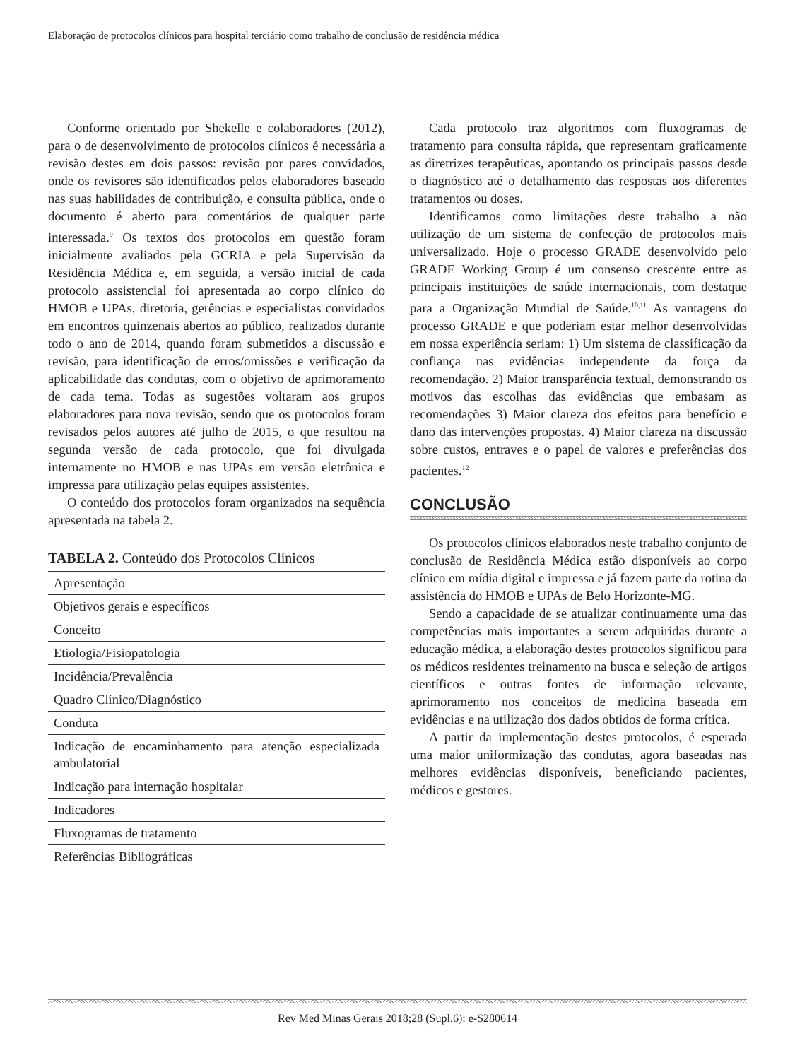Elaboração de protocolos clínicos para hospital terciário como trabalho de conclusão de residência médica
Conforme orientado por Shekelle e colaboradores (2012), para o de desenvolvimento de protocolos clínicos é necessária a revisão destes em dois passos: revisão por pares convidados, onde os revisores são identificados pelos elaboradores baseado nas suas habilidades de contribuição, e consulta pública, onde o documento é aberto para comentários de qualquer parte interessada.<sup>9</sup> Os textos dos protocolos em questão foram inicialmente avaliados pela GCRIA e pela Supervisão da Residência Médica e, em seguida, a versão inicial de cada protocolo assistencial foi apresentada ao corpo clínico do HMOB e UPAs, diretoria, gerências e especialistas convidados em encontros quinzenais abertos ao público, realizados durante todo o ano de 2014, quando foram submetidos a discussão e revisão, para identificação de erros/omissões e verificação da aplicabilidade das condutas, com o objetivo de aprimoramento de cada tema. Todas as sugestões voltaram aos grupos elaboradores para nova revisão, sendo que os protocolos foram revisados pelos autores até julho de 2015, o que resultou na segunda versão de cada protocolo, que foi divulgada internamente no HMOB e nas UPAs em versão eletrônica e impressa para utilização pelas equipes assistentes.
O conteúdo dos protocolos foram organizados na sequência apresentada na tabela 2.
TABELA 2. Conteúdo dos Protocolos Clínicos
| Apresentação |
| Objetivos gerais e específicos |
| Conceito |
| Etiologia/Fisiopatologia |
| Incidência/Prevalência |
| Quadro Clínico/Diagnóstico |
| Conduta |
| Indicação de encaminhamento para atenção especializada ambulatorial |
| Indicação para internação hospitalar |
| Indicadores |
| Fluxogramas de tratamento |
| Referências Bibliográficas |
Cada protocolo traz algoritmos com fluxogramas de tratamento para consulta rápida, que representam graficamente as diretrizes terapêuticas, apontando os principais passos desde o diagnóstico até o detalhamento das respostas aos diferentes tratamentos ou doses.
Identificamos como limitações deste trabalho a não utilização de um sistema de confecção de protocolos mais universalizado. Hoje o processo GRADE desenvolvido pelo GRADE Working Group é um consenso crescente entre as principais instituições de saúde internacionais, com destaque para a Organização Mundial de Saúde.<sup>10,11</sup> As vantagens do processo GRADE e que poderiam estar melhor desenvolvidas em nossa experiência seriam: 1) Um sistema de classificação da confiança nas evidências independente da força da recomendação. 2) Maior transparência textual, demonstrando os motivos das escolhas das evidências que embasam as recomendações 3) Maior clareza dos efeitos para benefício e dano das intervenções propostas. 4) Maior clareza na discussão sobre custos, entraves e o papel de valores e preferências dos pacientes.<sup>12</sup>
CONCLUSÃO
Os protocolos clínicos elaborados neste trabalho conjunto de conclusão de Residência Médica estão disponíveis ao corpo clínico em mídia digital e impressa e já fazem parte da rotina da assistência do HMOB e UPAs de Belo Horizonte-MG.
Sendo a capacidade de se atualizar continuamente uma das competências mais importantes a serem adquiridas durante a educação médica, a elaboração destes protocolos significou para os médicos residentes treinamento na busca e seleção de artigos científicos e outras fontes de informação relevante, aprimoramento nos conceitos de medicina baseada em evidências e na utilização dos dados obtidos de forma crítica.
A partir da implementação destes protocolos, é esperada uma maior uniformização das condutas, agora baseadas nas melhores evidências disponíveis, beneficiando pacientes, médicos e gestores.
Rev Med Minas Gerais 2018;28 (Supl.6): e-S280614